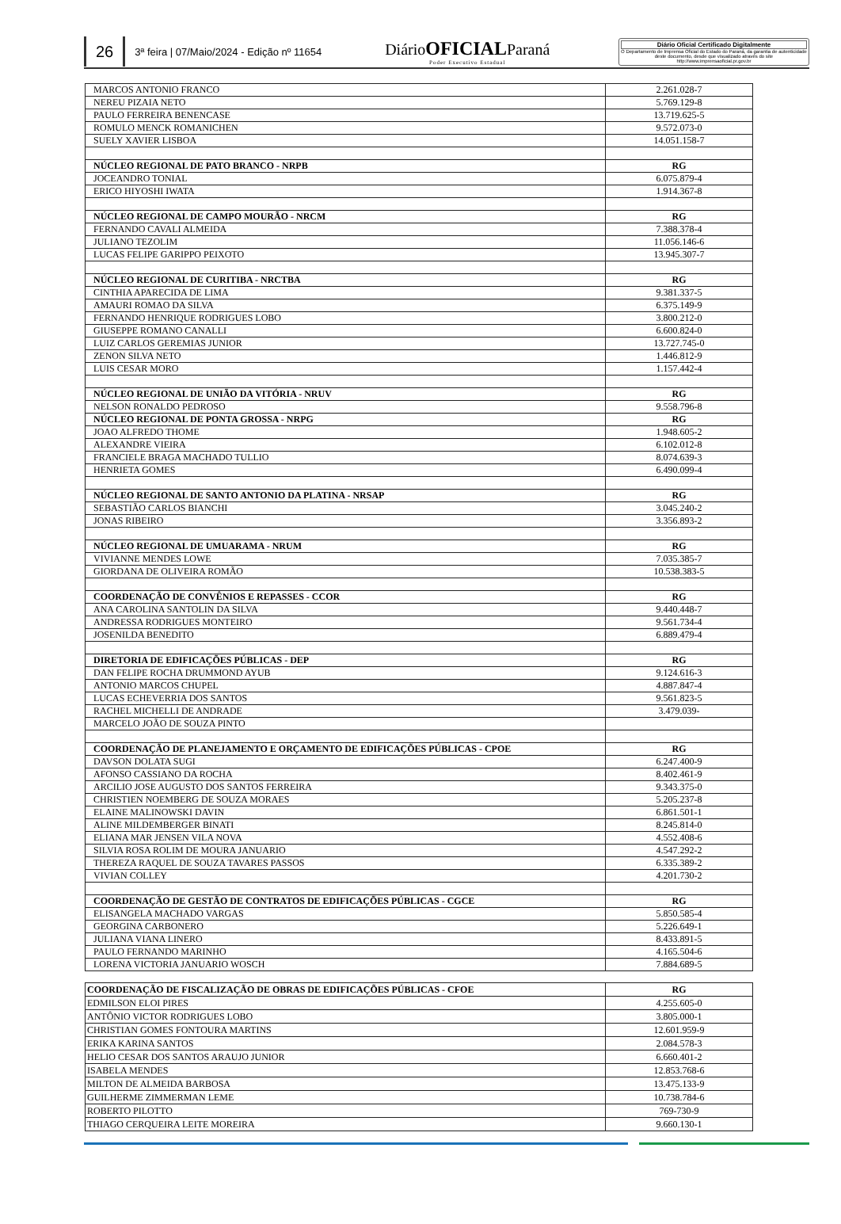26
3ª feira | 07/Maio/2024 - Edição nº 11654
DiárioOFICIALParaná
Poder Executivo Estadual
Diário Oficial Certificado Digitalmente
O Departamento de Imprensa Oficial do Estado do Paraná, da garantia de autenticidade deste documento, desde que visualizado através do site http://www.imprensaoficial.pr.gov.br
| MARCOS ANTONIO FRANCO | 2.261.028-7 |
| NEREU PIZAIA NETO | 5.769.129-8 |
| PAULO FERREIRA BENENCASE | 13.719.625-5 |
| ROMULO MENCK ROMANICHEN | 9.572.073-0 |
| SUELY XAVIER LISBOA | 14.051.158-7 |
| NÚCLEO REGIONAL DE PATO BRANCO - NRPB | RG |
| JOCEANDRO TONIAL | 6.075.879-4 |
| ERICO HIYOSHI IWATA | 1.914.367-8 |
| NÚCLEO REGIONAL DE CAMPO MOURÃO - NRCM | RG |
| FERNANDO CAVALI ALMEIDA | 7.388.378-4 |
| JULIANO TEZOLIM | 11.056.146-6 |
| LUCAS FELIPE GARIPPO PEIXOTO | 13.945.307-7 |
| NÚCLEO REGIONAL DE CURITIBA - NRCTBA | RG |
| CINTHIA APARECIDA DE LIMA | 9.381.337-5 |
| AMAURI ROMAO DA SILVA | 6.375.149-9 |
| FERNANDO HENRIQUE RODRIGUES LOBO | 3.800.212-0 |
| GIUSEPPE ROMANO CANALLI | 6.600.824-0 |
| LUIZ CARLOS GEREMIAS JUNIOR | 13.727.745-0 |
| ZENON SILVA NETO | 1.446.812-9 |
| LUIS CESAR MORO | 1.157.442-4 |
| NÚCLEO REGIONAL DE UNIÃO DA VITÓRIA - NRUV | RG |
| NELSON RONALDO PEDROSO | 9.558.796-8 |
| NÚCLEO REGIONAL DE PONTA GROSSA - NRPG | RG |
| JOAO ALFREDO THOME | 1.948.605-2 |
| ALEXANDRE VIEIRA | 6.102.012-8 |
| FRANCIELE BRAGA MACHADO TULLIO | 8.074.639-3 |
| HENRIETA GOMES | 6.490.099-4 |
| NÚCLEO REGIONAL DE SANTO ANTONIO DA PLATINA - NRSAP | RG |
| SEBASTIÃO CARLOS BIANCHI | 3.045.240-2 |
| JONAS RIBEIRO | 3.356.893-2 |
| NÚCLEO REGIONAL DE UMUARAMA - NRUM | RG |
| VIVIANNE MENDES LOWE | 7.035.385-7 |
| GIORDANA DE OLIVEIRA ROMÃO | 10.538.383-5 |
| COORDENAÇÃO DE CONVÊNIOS E REPASSES - CCOR | RG |
| ANA CAROLINA SANTOLIN DA SILVA | 9.440.448-7 |
| ANDRESSA RODRIGUES MONTEIRO | 9.561.734-4 |
| JOSENILDA BENEDITO | 6.889.479-4 |
| DIRETORIA DE EDIFICAÇÕES PÚBLICAS - DEP | RG |
| DAN FELIPE ROCHA DRUMMOND AYUB | 9.124.616-3 |
| ANTONIO MARCOS CHUPEL | 4.887.847-4 |
| LUCAS ECHEVERRIA DOS SANTOS | 9.561.823-5 |
| RACHEL MICHELLI DE ANDRADE | 3.479.039- |
| MARCELO JOÃO DE SOUZA PINTO | |
| COORDENAÇÃO DE PLANEJAMENTO E ORÇAMENTO DE EDIFICAÇÕES PÚBLICAS - CPOE | RG |
| DAVSON DOLATA SUGI | 6.247.400-9 |
| AFONSO CASSIANO DA ROCHA | 8.402.461-9 |
| ARCILIO JOSE AUGUSTO DOS SANTOS FERREIRA | 9.343.375-0 |
| CHRISTIEN NOEMBERG DE SOUZA MORAES | 5.205.237-8 |
| ELAINE MALINOWSKI DAVIN | 6.861.501-1 |
| ALINE MILDEMBERGER BINATI | 8.245.814-0 |
| ELIANA MAR JENSEN VILA NOVA | 4.552.408-6 |
| SILVIA ROSA ROLIM DE MOURA JANUARIO | 4.547.292-2 |
| THEREZA RAQUEL DE SOUZA TAVARES PASSOS | 6.335.389-2 |
| VIVIAN COLLEY | 4.201.730-2 |
| COORDENAÇÃO DE GESTÃO DE CONTRATOS DE EDIFICAÇÕES PÚBLICAS - CGCE | RG |
| ELISANGELA MACHADO VARGAS | 5.850.585-4 |
| GEORGINA CARBONERO | 5.226.649-1 |
| JULIANA VIANA LINERO | 8.433.891-5 |
| PAULO FERNANDO MARINHO | 4.165.504-6 |
| LORENA VICTORIA JANUARIO WOSCH | 7.884.689-5 |
| COORDENAÇÃO DE FISCALIZAÇÃO DE OBRAS DE EDIFICAÇÕES PÚBLICAS - CFOE | RG |
| EDMILSON ELOI PIRES | 4.255.605-0 |
| ANTÔNIO VICTOR RODRIGUES LOBO | 3.805.000-1 |
| CHRISTIAN GOMES FONTOURA MARTINS | 12.601.959-9 |
| ERIKA KARINA SANTOS | 2.084.578-3 |
| HELIO CESAR DOS SANTOS ARAUJO JUNIOR | 6.660.401-2 |
| ISABELA MENDES | 12.853.768-6 |
| MILTON DE ALMEIDA BARBOSA | 13.475.133-9 |
| GUILHERME ZIMMERMAN LEME | 10.738.784-6 |
| ROBERTO PILOTTO | 769-730-9 |
| THIAGO CERQUEIRA LEITE MOREIRA | 9.660.130-1 |